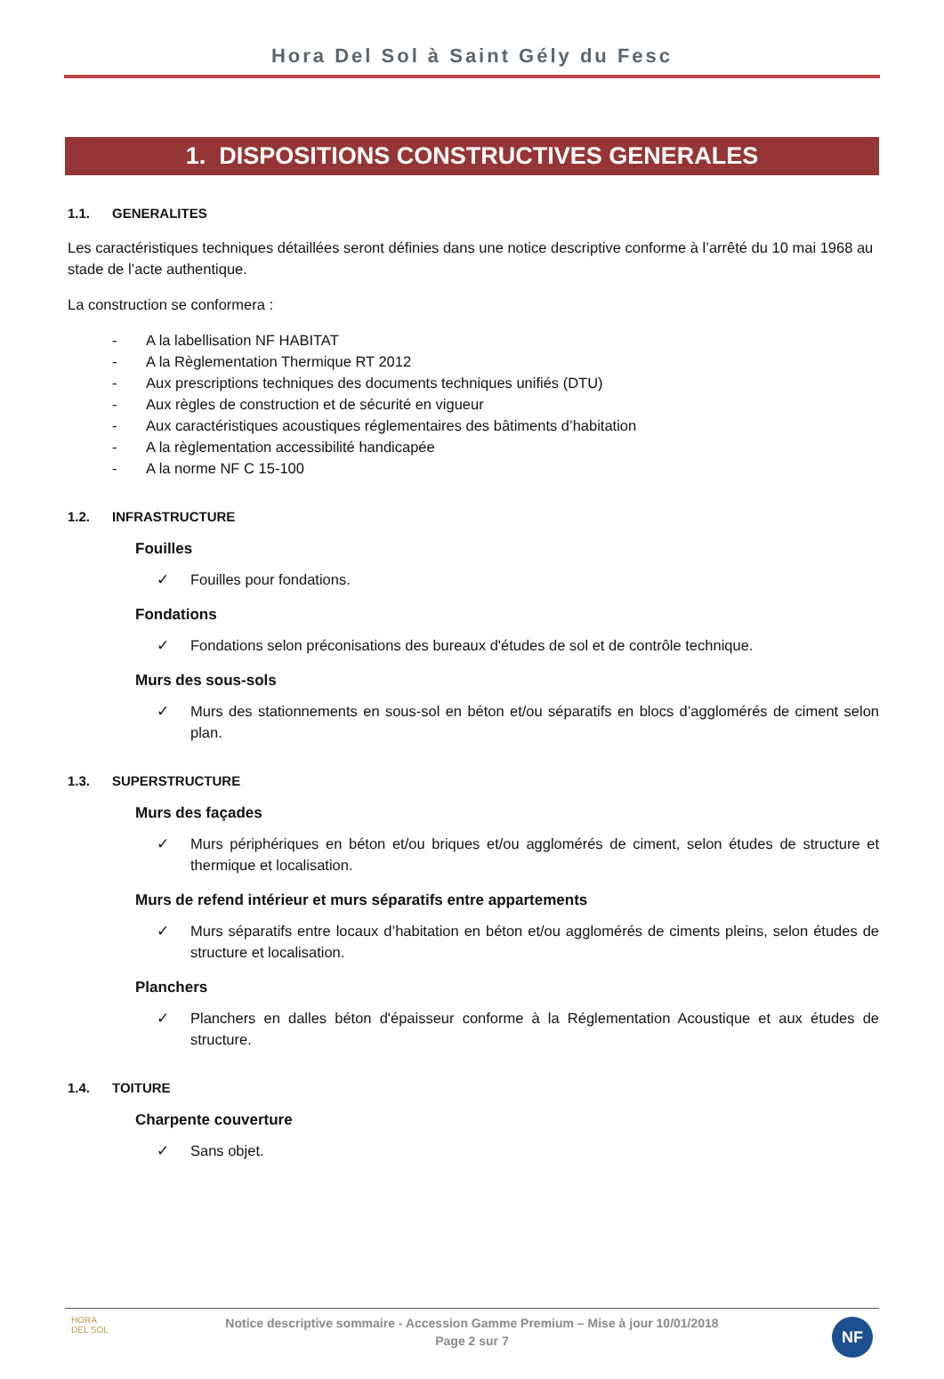Hora Del Sol à Saint Gély du Fesc
1. DISPOSITIONS CONSTRUCTIVES GENERALES
1.1. GENERALITES
Les caractéristiques techniques détaillées seront définies dans une notice descriptive conforme à l’arrêté du 10 mai 1968 au stade de l’acte authentique.
La construction se conformera :
- A la labellisation NF HABITAT
- A la Règlementation Thermique RT 2012
- Aux prescriptions techniques des documents techniques unifiés (DTU)
- Aux règles de construction et de sécurité en vigueur
- Aux caractéristiques acoustiques réglementaires des bâtiments d’habitation
- A la règlementation accessibilité handicapée
- A la norme NF C 15-100
1.2. INFRASTRUCTURE
Fouilles
✓ Fouilles pour fondations.
Fondations
✓ Fondations selon préconisations des bureaux d'études de sol et de contrôle technique.
Murs des sous-sols
✓ Murs des stationnements en sous-sol en béton et/ou séparatifs en blocs d’agglomérés de ciment selon plan.
1.3. SUPERSTRUCTURE
Murs des façades
✓ Murs périphériques en béton et/ou briques et/ou agglomérés de ciment, selon études de structure et thermique et localisation.
Murs de refend intérieur et murs séparatifs entre appartements
✓ Murs séparatifs entre locaux d’habitation en béton et/ou agglomérés de ciments pleins, selon études de structure et localisation.
Planchers
✓ Planchers en dalles béton d'épaisseur conforme à la Réglementation Acoustique et aux études de structure.
1.4. TOITURE
Charpente couverture
✓ Sans objet.
HORA
DEL SOL
Notice descriptive sommaire - Accession Gamme Premium – Mise à jour 10/01/2018
Page 2 sur 7
NF